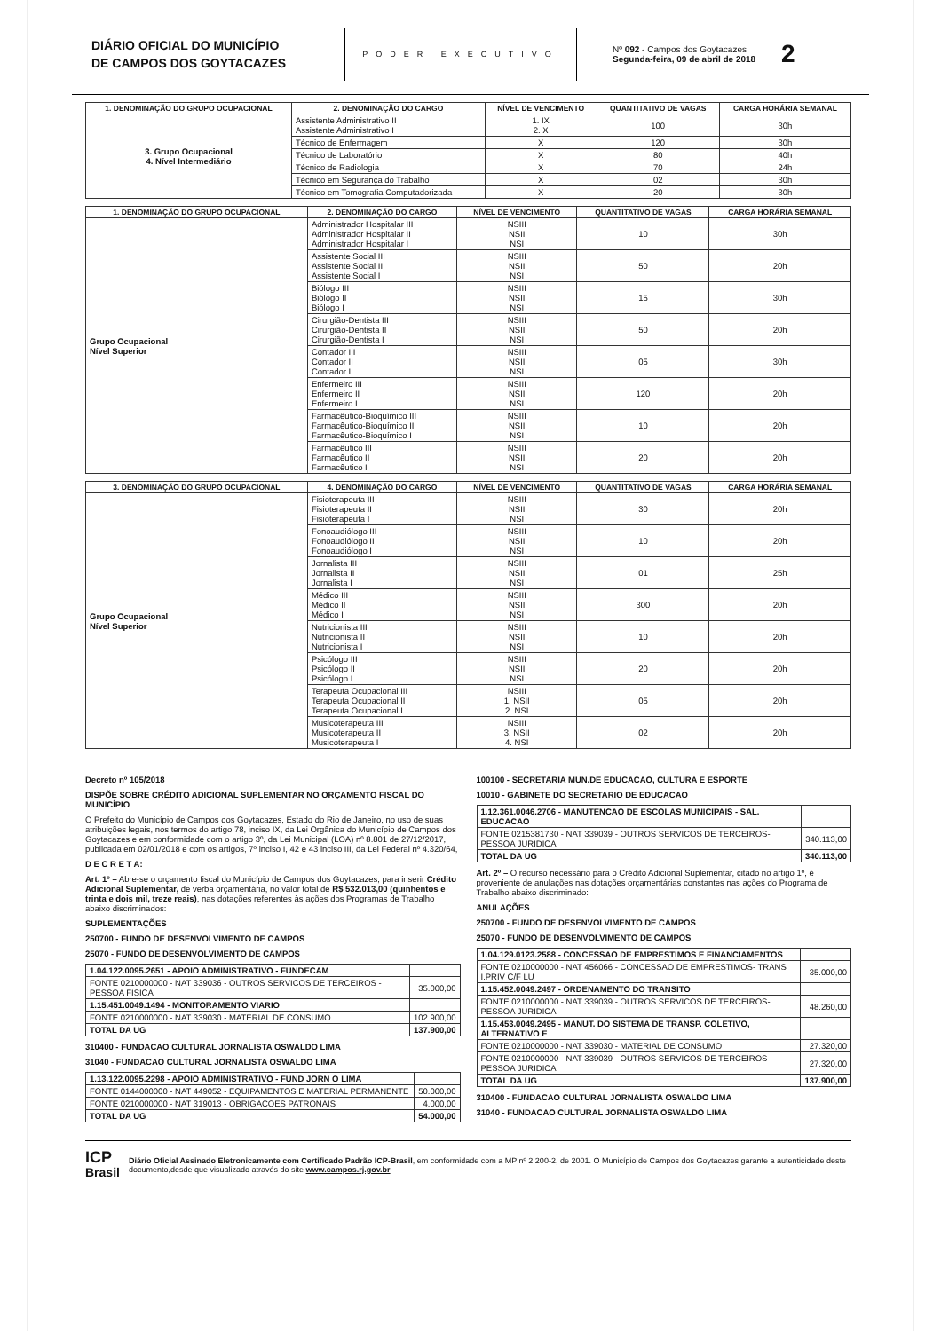DIÁRIO OFICIAL DO MUNICÍPIO
DE CAMPOS DOS GOYTACAZES
PODER EXECUTIVO
Nº 092 - Campos dos Goytacazes
Segunda-feira, 09 de abril de 2018
2
| 1. DENOMINAÇÃO DO GRUPO OCUPACIONAL | 2. DENOMINAÇÃO DO CARGO | NÍVEL DE VENCIMENTO | QUANTITATIVO DE VAGAS | CARGA HORÁRIA SEMANAL |
| --- | --- | --- | --- | --- |
| 3. Grupo Ocupacional 4. Nível Intermediário | Assistente Administrativo II Assistente Administrativo I | 1. IX 2. X | 100 | 30h |
| | Técnico de Enfermagem | X | 120 | 30h |
| | Técnico de Laboratório | X | 80 | 40h |
| | Técnico de Radiologia | X | 70 | 24h |
| | Técnico em Segurança do Trabalho | X | 02 | 30h |
| | Técnico em Tomografia Computadorizada | X | 20 | 30h |
| 1. DENOMINAÇÃO DO GRUPO OCUPACIONAL | 2. DENOMINAÇÃO DO CARGO | NÍVEL DE VENCIMENTO | QUANTITATIVO DE VAGAS | CARGA HORÁRIA SEMANAL |
| --- | --- | --- | --- | --- |
| Grupo Ocupacional Nível Superior | Administrador Hospitalar III Administrador Hospitalar II Administrador Hospitalar I | NSIII NSII NSI | 10 | 30h |
| | Assistente Social III Assistente Social II Assistente Social I | NSIII NSII NSI | 50 | 20h |
| | Biólogo III Biólogo II Biólogo I | NSIII NSII NSI | 15 | 30h |
| | Cirurgião-Dentista III Cirurgião-Dentista II Cirurgião-Dentista I | NSIII NSII NSI | 50 | 20h |
| | Contador III Contador II Contador I | NSIII NSII NSI | 05 | 30h |
| | Enfermeiro III Enfermeiro II Enfermeiro I | NSIII NSII NSI | 120 | 20h |
| | Farmacêutico-Bioquímico III Farmacêutico-Bioquímico II Farmacêutico-Bioquímico I | NSIII NSII NSI | 10 | 20h |
| | Farmacêutico III Farmacêutico II Farmacêutico I | NSIII NSII NSI | 20 | 20h |
| 3. DENOMINAÇÃO DO GRUPO OCUPACIONAL | 4. DENOMINAÇÃO DO CARGO | NÍVEL DE VENCIMENTO | QUANTITATIVO DE VAGAS | CARGA HORÁRIA SEMANAL |
| --- | --- | --- | --- | --- |
| Grupo Ocupacional Nível Superior | Fisioterapeuta III Fisioterapeuta II Fisioterapeuta I | NSIII NSII NSI | 30 | 20h |
| | Fonoaudiólogo III Fonoaudiólogo II Fonoaudiólogo I | NSIII NSII NSI | 10 | 20h |
| | Jornalista III Jornalista II Jornalista I | NSIII NSII NSI | 01 | 25h |
| | Médico III Médico II Médico I | NSIII NSII NSI | 300 | 20h |
| | Nutricionista III Nutricionista II Nutricionista I | NSIII NSII NSI | 10 | 20h |
| | Psicólogo III Psicólogo II Psicólogo I | NSIII NSII NSI | 20 | 20h |
| | Terapeuta Ocupacional III Terapeuta Ocupacional II Terapeuta Ocupacional I | NSIII 1. NSII 2. NSI | 05 | 20h |
| | Musicoterapeuta III Musicoterapeuta II Musicoterapeuta I | NSIII 3. NSII 4. NSI | 02 | 20h |
Decreto nº 105/2018
DISPÕE SOBRE CRÉDITO ADICIONAL SUPLEMENTAR NO ORÇAMENTO FISCAL DO MUNICÍPIO
O Prefeito do Município de Campos dos Goytacazes, Estado do Rio de Janeiro, no uso de suas atribuições legais, nos termos do artigo 78, inciso IX, da Lei Orgânica do Município de Campos dos Goytacazes e em conformidade com o artigo 3º, da Lei Municipal (LOA) nº 8.801 de 27/12/2017, publicada em 02/01/2018 e com os artigos, 7º inciso I, 42 e 43 inciso III, da Lei Federal nº 4.320/64,
D E C R E T A:
Art. 1º – Abre-se o orçamento fiscal do Município de Campos dos Goytacazes, para inserir Crédito Adicional Suplementar, de verba orçamentária, no valor total de R$ 532.013,00 (quinhentos e trinta e dois mil, treze reais), nas dotações referentes às ações dos Programas de Trabalho abaixo discriminados:
SUPLEMENTAÇÕES
250700 - FUNDO DE DESENVOLVIMENTO DE CAMPOS
25070 - FUNDO DE DESENVOLVIMENTO DE CAMPOS
| 1.04.122.0095.2651 - APOIO ADMINISTRATIVO - FUNDECAM | |
| FONTE 0210000000 - NAT 339036 - OUTROS SERVICOS DE TERCEIROS - PESSOA FISICA | 35.000,00 |
| 1.15.451.0049.1494 - MONITORAMENTO VIARIO | |
| FONTE 0210000000 - NAT 339030 - MATERIAL DE CONSUMO | 102.900,00 |
| TOTAL DA UG | 137.900,00 |
310400 - FUNDACAO CULTURAL JORNALISTA OSWALDO LIMA
31040 - FUNDACAO CULTURAL JORNALISTA OSWALDO LIMA
| 1.13.122.0095.2298 - APOIO ADMINISTRATIVO - FUND JORN O LIMA | |
| FONTE 0144000000 - NAT 449052 - EQUIPAMENTOS E MATERIAL PERMANENTE | 50.000,00 |
| FONTE 0210000000 - NAT 319013 - OBRIGACOES PATRONAIS | 4.000,00 |
| TOTAL DA UG | 54.000,00 |
100100 - SECRETARIA MUN.DE EDUCACAO, CULTURA E ESPORTE
10010 - GABINETE DO SECRETARIO DE EDUCACAO
| 1.12.361.0046.2706 - MANUTENCAO DE ESCOLAS MUNICIPAIS - SAL. EDUCACAO | |
| FONTE 0215381730 - NAT 339039 - OUTROS SERVICOS DE TERCEIROS-PESSOA JURIDICA | 340.113,00 |
| TOTAL DA UG | 340.113,00 |
Art. 2º – O recurso necessário para o Crédito Adicional Suplementar, citado no artigo 1º, é proveniente de anulações nas dotações orçamentárias constantes nas ações do Programa de Trabalho abaixo discriminado:
ANULAÇÕES
250700 - FUNDO DE DESENVOLVIMENTO DE CAMPOS
25070 - FUNDO DE DESENVOLVIMENTO DE CAMPOS
| 1.04.129.0123.2588 - CONCESSAO DE EMPRESTIMOS E FINANCIAMENTOS | |
| FONTE 0210000000 - NAT 456066 - CONCESSAO DE EMPRESTIMOS- TRANS I.PRIV C/F LU | 35.000,00 |
| 1.15.452.0049.2497 - ORDENAMENTO DO TRANSITO | |
| FONTE 0210000000 - NAT 339039 - OUTROS SERVICOS DE TERCEIROS-PESSOA JURIDICA | 48.260,00 |
| 1.15.453.0049.2495 - MANUT. DO SISTEMA DE TRANSP. COLETIVO, ALTERNATIVO E | |
| FONTE 0210000000 - NAT 339030 - MATERIAL DE CONSUMO | 27.320,00 |
| FONTE 0210000000 - NAT 339039 - OUTROS SERVICOS DE TERCEIROS-PESSOA JURIDICA | 27.320,00 |
| TOTAL DA UG | 137.900,00 |
310400 - FUNDACAO CULTURAL JORNALISTA OSWALDO LIMA
31040 - FUNDACAO CULTURAL JORNALISTA OSWALDO LIMA
ICP
Brasil
Diário Oficial Assinado Eletronicamente com Certificado Padrão ICP-Brasil, em conformidade com a MP nº 2.200-2, de 2001. O Município de Campos dos Goytacazes garante a autenticidade deste documento,desde que visualizado através do site www.campos.rj.gov.br